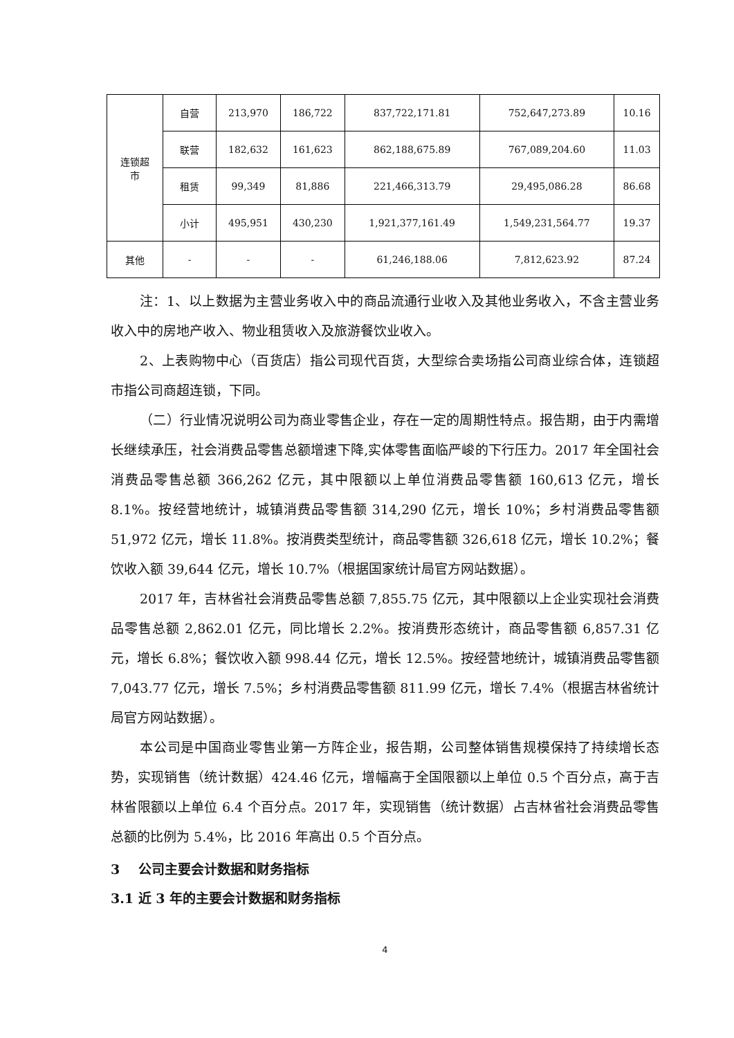| 连锁超 市 | 自营 | 213,970 | 186,722 | 837,722,171.81 | 752,647,273.89 | 10.16 |
| | 联营 | 182,632 | 161,623 | 862,188,675.89 | 767,089,204.60 | 11.03 |
| | 租赁 | 99,349 | 81,886 | 221,466,313.79 | 29,495,086.28 | 86.68 |
| | 小计 | 495,951 | 430,230 | 1,921,377,161.49 | 1,549,231,564.77 | 19.37 |
| 其他 | - | - | - | 61,246,188.06 | 7,812,623.92 | 87.24 |
注：1、以上数据为主营业务收入中的商品流通行业收入及其他业务收入，不含主营业务收入中的房地产收入、物业租赁收入及旅游餐饮业收入。
2、上表购物中心（百货店）指公司现代百货，大型综合卖场指公司商业综合体，连锁超市指公司商超连锁，下同。
（二）行业情况说明公司为商业零售企业，存在一定的周期性特点。报告期，由于内需增长继续承压，社会消费品零售总额增速下降,实体零售面临严峻的下行压力。2017 年全国社会消费品零售总额 366,262 亿元，其中限额以上单位消费品零售额 160,613 亿元，增长 8.1%。按经营地统计，城镇消费品零售额 314,290 亿元，增长 10%；乡村消费品零售额 51,972 亿元，增长 11.8%。按消费类型统计，商品零售额 326,618 亿元，增长 10.2%；餐饮收入额 39,644 亿元，增长 10.7%（根据国家统计局官方网站数据）。
2017 年，吉林省社会消费品零售总额 7,855.75 亿元，其中限额以上企业实现社会消费品零售总额 2,862.01 亿元，同比增长 2.2%。按消费形态统计，商品零售额 6,857.31 亿元，增长 6.8%；餐饮收入额 998.44 亿元，增长 12.5%。按经营地统计，城镇消费品零售额 7,043.77 亿元，增长 7.5%；乡村消费品零售额 811.99 亿元，增长 7.4%（根据吉林省统计局官方网站数据）。
本公司是中国商业零售业第一方阵企业，报告期，公司整体销售规模保持了持续增长态势，实现销售（统计数据）424.46 亿元，增幅高于全国限额以上单位 0.5 个百分点，高于吉林省限额以上单位 6.4 个百分点。2017 年，实现销售（统计数据）占吉林省社会消费品零售总额的比例为 5.4%，比 2016 年高出 0.5 个百分点。
3 公司主要会计数据和财务指标
3.1 近 3 年的主要会计数据和财务指标
4